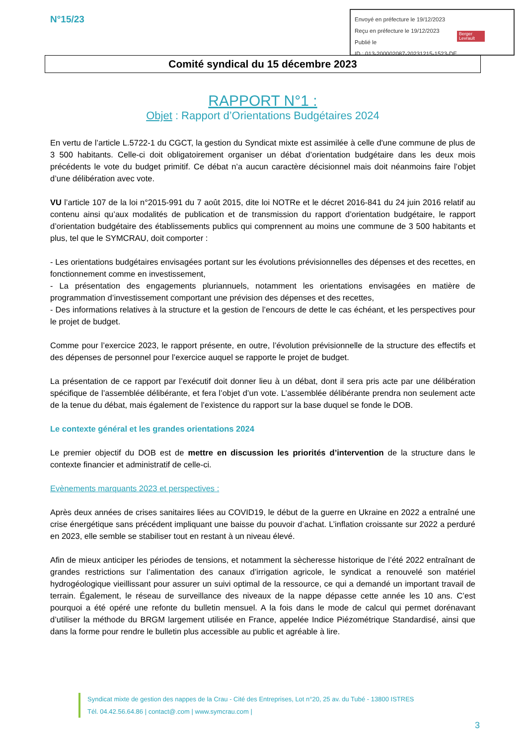N°15/23
Envoyé en préfecture le 19/12/2023
Reçu en préfecture le 19/12/2023
Publié le
ID : 013-200002087-20231215-1523-DE
Berger
Levrault
Comité syndical du 15 décembre 2023
RAPPORT N°1 :
Objet : Rapport d’Orientations Budgétaires 2024
En vertu de l’article L.5722-1 du CGCT, la gestion du Syndicat mixte est assimilée à celle d'une commune de plus de 3 500 habitants. Celle-ci doit obligatoirement organiser un débat d’orientation budgétaire dans les deux mois précédents le vote du budget primitif. Ce débat n’a aucun caractère décisionnel mais doit néanmoins faire l’objet d’une délibération avec vote.
VU l’article 107 de la loi n°2015-991 du 7 août 2015, dite loi NOTRe et le décret 2016-841 du 24 juin 2016 relatif au contenu ainsi qu’aux modalités de publication et de transmission du rapport d’orientation budgétaire, le rapport d’orientation budgétaire des établissements publics qui comprennent au moins une commune de 3 500 habitants et plus, tel que le SYMCRAU, doit comporter :
- Les orientations budgétaires envisagées portant sur les évolutions prévisionnelles des dépenses et des recettes, en fonctionnement comme en investissement,
- La présentation des engagements pluriannuels, notamment les orientations envisagées en matière de programmation d’investissement comportant une prévision des dépenses et des recettes,
- Des informations relatives à la structure et la gestion de l’encours de dette le cas échéant, et les perspectives pour le projet de budget.
Comme pour l’exercice 2023, le rapport présente, en outre, l’évolution prévisionnelle de la structure des effectifs et des dépenses de personnel pour l’exercice auquel se rapporte le projet de budget.
La présentation de ce rapport par l’exécutif doit donner lieu à un débat, dont il sera pris acte par une délibération spécifique de l’assemblée délibérante, et fera l’objet d’un vote. L’assemblée délibérante prendra non seulement acte de la tenue du débat, mais également de l’existence du rapport sur la base duquel se fonde le DOB.
Le contexte général et les grandes orientations 2024
Le premier objectif du DOB est de mettre en discussion les priorités d’intervention de la structure dans le contexte financier et administratif de celle-ci.
Evènements marquants 2023 et perspectives :
Après deux années de crises sanitaires liées au COVID19, le début de la guerre en Ukraine en 2022 a entraîné une crise énergétique sans précédent impliquant une baisse du pouvoir d’achat. L’inflation croissante sur 2022 a perduré en 2023, elle semble se stabiliser tout en restant à un niveau élevé.
Afin de mieux anticiper les périodes de tensions, et notamment la sècheresse historique de l’été 2022 entraînant de grandes restrictions sur l’alimentation des canaux d’irrigation agricole, le syndicat a renouvelé son matériel hydrogéologique vieillissant pour assurer un suivi optimal de la ressource, ce qui a demandé un important travail de terrain. Également, le réseau de surveillance des niveaux de la nappe dépasse cette année les 10 ans. C’est pourquoi a été opéré une refonte du bulletin mensuel. A la fois dans le mode de calcul qui permet dorénavant d’utiliser la méthode du BRGM largement utilisée en France, appelée Indice Piézométrique Standardisé, ainsi que dans la forme pour rendre le bulletin plus accessible au public et agréable à lire.
Syndicat mixte de gestion des nappes de la Crau - Cité des Entreprises, Lot n°20, 25 av. du Tubé - 13800 ISTRES
Tél. 04.42.56.64.86 | contact@.com | www.symcrau.com |
3